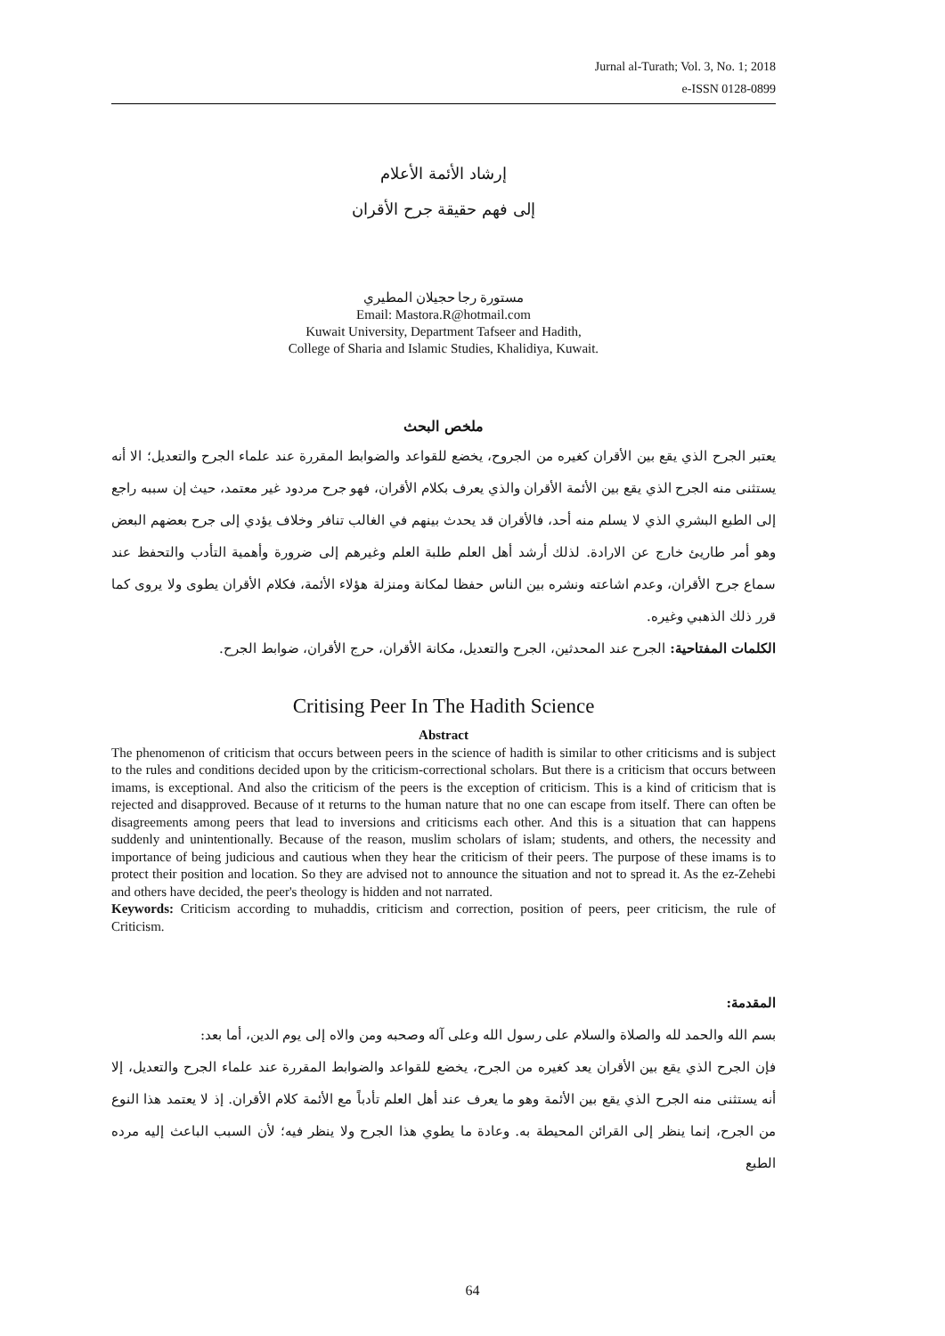Jurnal al-Turath; Vol. 3, No. 1; 2018
e-ISSN 0128-0899
إرشاد الأئمة الأعلام
إلى فهم حقيقة جرح الأقران
مستورة رجا حجيلان المطيري
Email: Mastora.R@hotmail.com
Kuwait University, Department Tafseer and Hadith,
College of Sharia and Islamic Studies, Khalidiya, Kuwait.
ملخص البحث
يعتبر الجرح الذي يقع بين الأقران كغيره من الجروح، يخضع للقواعد والضوابط المقررة عند علماء الجرح والتعديل؛ الا أنه يستثنى منه الجرح الذي يقع بين الأئمة الأقران والذي يعرف بكلام الأقران، فهو جرح مردود غير معتمد، حيث إن سببه راجع إلى الطبع البشري الذي لا يسلم منه أحد، فالأقران قد يحدث بينهم في الغالب تنافر وخلاف يؤدي إلى جرح بعضهم البعض وهو أمر طاريئ خارج عن الارادة. لذلك أرشد أهل العلم طلبة العلم وغيرهم إلى ضرورة وأهمية التأدب والتحفظ عند سماع جرح الأقران، وعدم اشاعته ونشره بين الناس حفظا لمكانة ومنزلة هؤلاء الأئمة، فكلام الأقران يطوى ولا يروى كما قرر ذلك الذهبي وغيره.
الكلمات المفتاحية: الجرح عند المحدثين، الجرح والتعديل، مكانة الأقران، حرج الأقران، ضوابط الجرح.
Critising Peer In The Hadith Science
Abstract
The phenomenon of criticism that occurs between peers in the science of hadith is similar to other criticisms and is subject to the rules and conditions decided upon by the criticism-correctional scholars. But there is a criticism that occurs between imams, is exceptional. And also the criticism of the peers is the exception of criticism. This is a kind of criticism that is rejected and disapproved. Because of ıt returns to the human nature that no one can escape from itself. There can often be disagreements among peers that lead to inversions and criticisms each other. And this is a situation that can happens suddenly and unintentionally. Because of the reason, muslim scholars of islam; students, and others, the necessity and importance of being judicious and cautious when they hear the criticism of their peers. The purpose of these imams is to protect their position and location. So they are advised not to announce the situation and not to spread it. As the ez-Zehebi and others have decided, the peer's theology is hidden and not narrated.
Keywords: Criticism according to muhaddis, criticism and correction, position of peers, peer criticism, the rule of Criticism.
المقدمة:
بسم الله والحمد لله والصلاة والسلام على رسول الله وعلى آله وصحبه ومن والاه إلى يوم الدين، أما بعد:
فإن الجرح الذي يقع بين الأقران يعد كغيره من الجرح، يخضع للقواعد والضوابط المقررة عند علماء الجرح والتعديل، إلا أنه يستثنى منه الجرح الذي يقع بين الأئمة وهو ما يعرف عند أهل العلم تأدباً مع الأئمة كلام الأقران. إذ لا يعتمد هذا النوع من الجرح، إنما ينظر إلى القرائن المحيطة به. وعادة ما يطوي هذا الجرح ولا ينظر فيه؛ لأن السبب الباعث إليه مرده الطبع
64